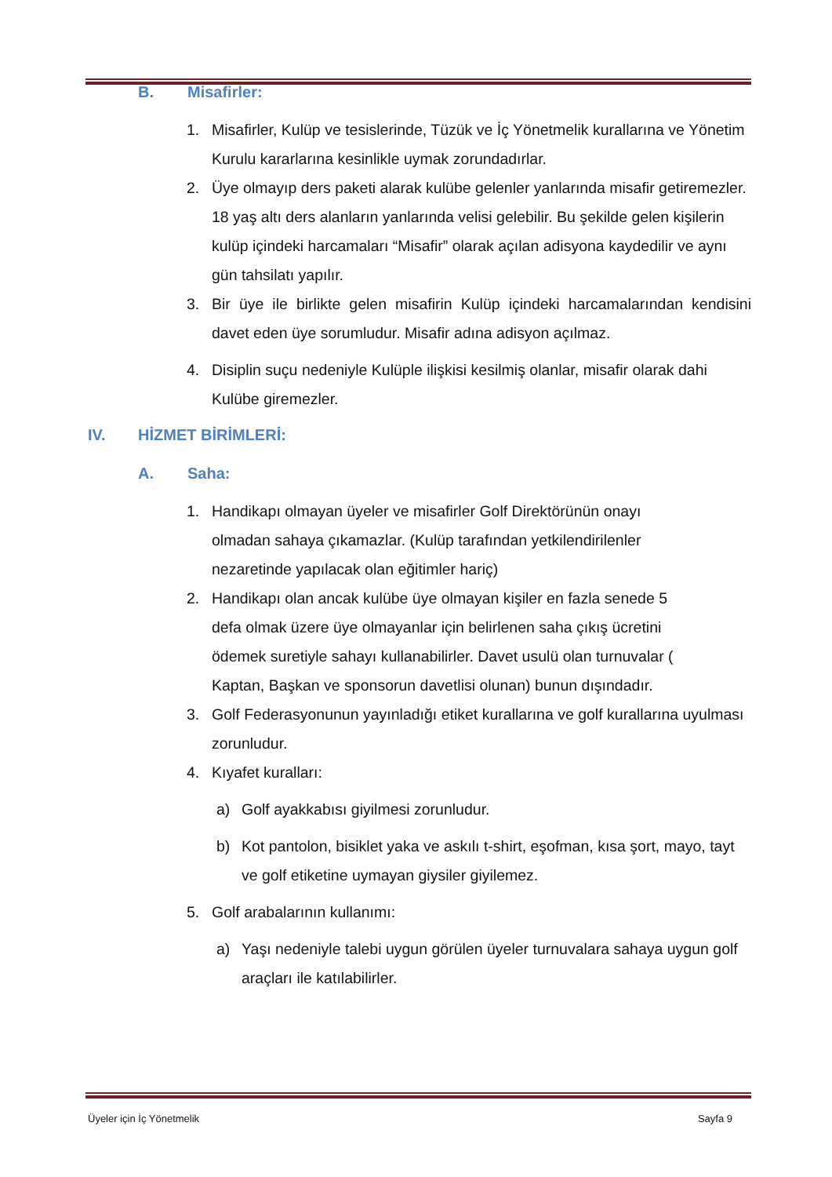B. Misafirler:
1. Misafirler, Kulüp ve tesislerinde, Tüzük ve İç Yönetmelik kurallarına ve Yönetim Kurulu kararlarına kesinlikle uymak zorundadırlar.
2. Üye olmayıp ders paketi alarak kulübe gelenler yanlarında misafir getiremezler. 18 yaş altı ders alanların yanlarında velisi gelebilir. Bu şekilde gelen kişilerin kulüp içindeki harcamaları “Misafir” olarak açılan adisyona kaydedilir ve aynı gün tahsilatı yapılır.
3. Bir üye ile birlikte gelen misafirin Kulüp içindeki harcamalarından kendisini davet eden üye sorumludur. Misafir adına adisyon açılmaz.
4. Disiplin suçu nedeniyle Kulüple ilişkisi kesilmiş olanlar, misafir olarak dahi Kulübe giremezler.
IV. HİZMET BİRİMLERİ:
A. Saha:
1. Handikapı olmayan üyeler ve misafirler Golf Direktörünün onayı olmadan sahaya çıkamazlar. (Kulüp tarafından yetkilendirilenler nezaretinde yapılacak olan eğitimler hariç)
2. Handikapı olan ancak kulübe üye olmayan kişiler en fazla senede 5 defa olmak üzere üye olmayanlar için belirlenen saha çıkış ücretini ödemek suretiyle sahayı kullanabilirler. Davet usulü olan turnuvalar ( Kaptan, Başkan ve sponsorun davetlisi olunan) bunun dışındadır.
3. Golf Federasyonunun yayınladığı etiket kurallarına ve golf kurallarına uyulması zorunludur.
4. Kıyafet kuralları:
a) Golf ayakkabısı giyilmesi zorunludur.
b) Kot pantolon, bisiklet yaka ve askılı t-shirt, eşofman, kısa şort, mayo, tayt ve golf etiketine uymayan giysiler giyilemez.
5. Golf arabalarının kullanımı:
a) Yaşı nedeniyle talebi uygun görülen üyeler turnuvalara sahaya uygun golf araçları ile katılabilirler.
Üyeler için İç Yönetmelik Sayfa 9